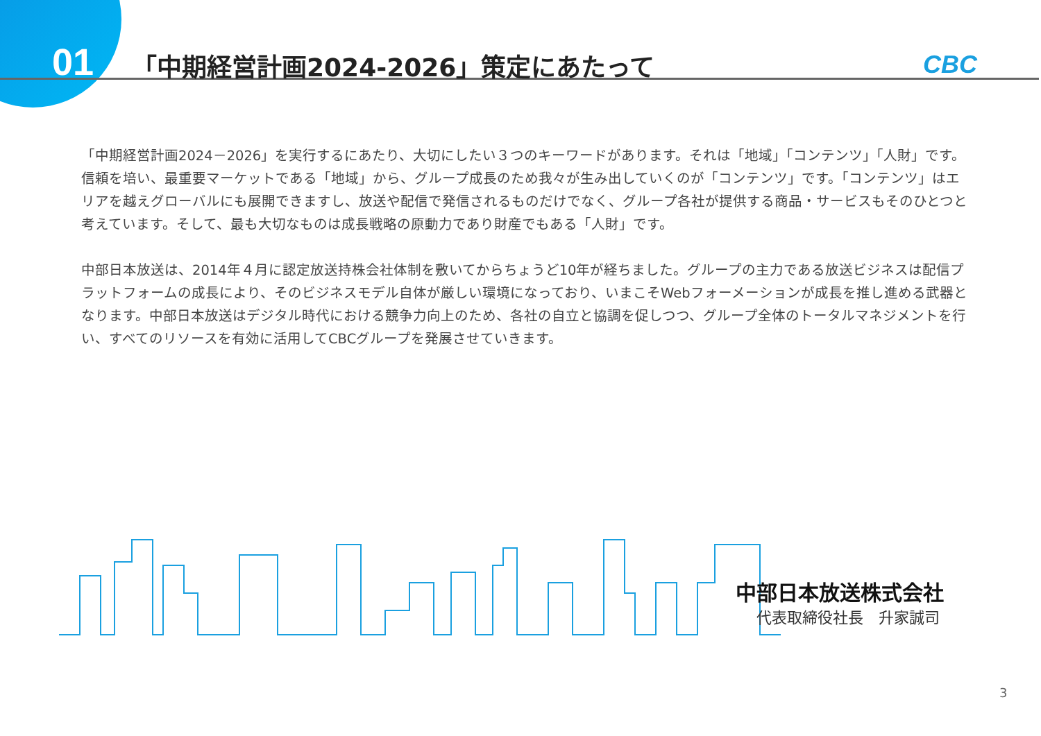01
「中期経営計画2024-2026」策定にあたって
CBC
「中期経営計画2024－2026」を実行するにあたり、大切にしたい３つのキーワードがあります。それは「地域」「コンテンツ」「人財」です。信頼を培い、最重要マーケットである「地域」から、グループ成長のため我々が生み出していくのが「コンテンツ」です。「コンテンツ」はエリアを越えグローバルにも展開できますし、放送や配信で発信されるものだけでなく、グループ各社が提供する商品・サービスもそのひとつと考えています。そして、最も大切なものは成長戦略の原動力であり財産でもある「人財」です。
中部日本放送は、2014年４月に認定放送持株会社体制を敷いてからちょうど10年が経ちました。グループの主力である放送ビジネスは配信プラットフォームの成長により、そのビジネスモデル自体が厳しい環境になっており、いまこそWebフォーメーションが成長を推し進める武器となります。中部日本放送はデジタル時代における競争力向上のため、各社の自立と協調を促しつつ、グループ全体のトータルマネジメントを行い、すべてのリソースを有効に活用してCBCグループを発展させていきます。
中部日本放送株式会社
代表取締役社長　升家誠司
3